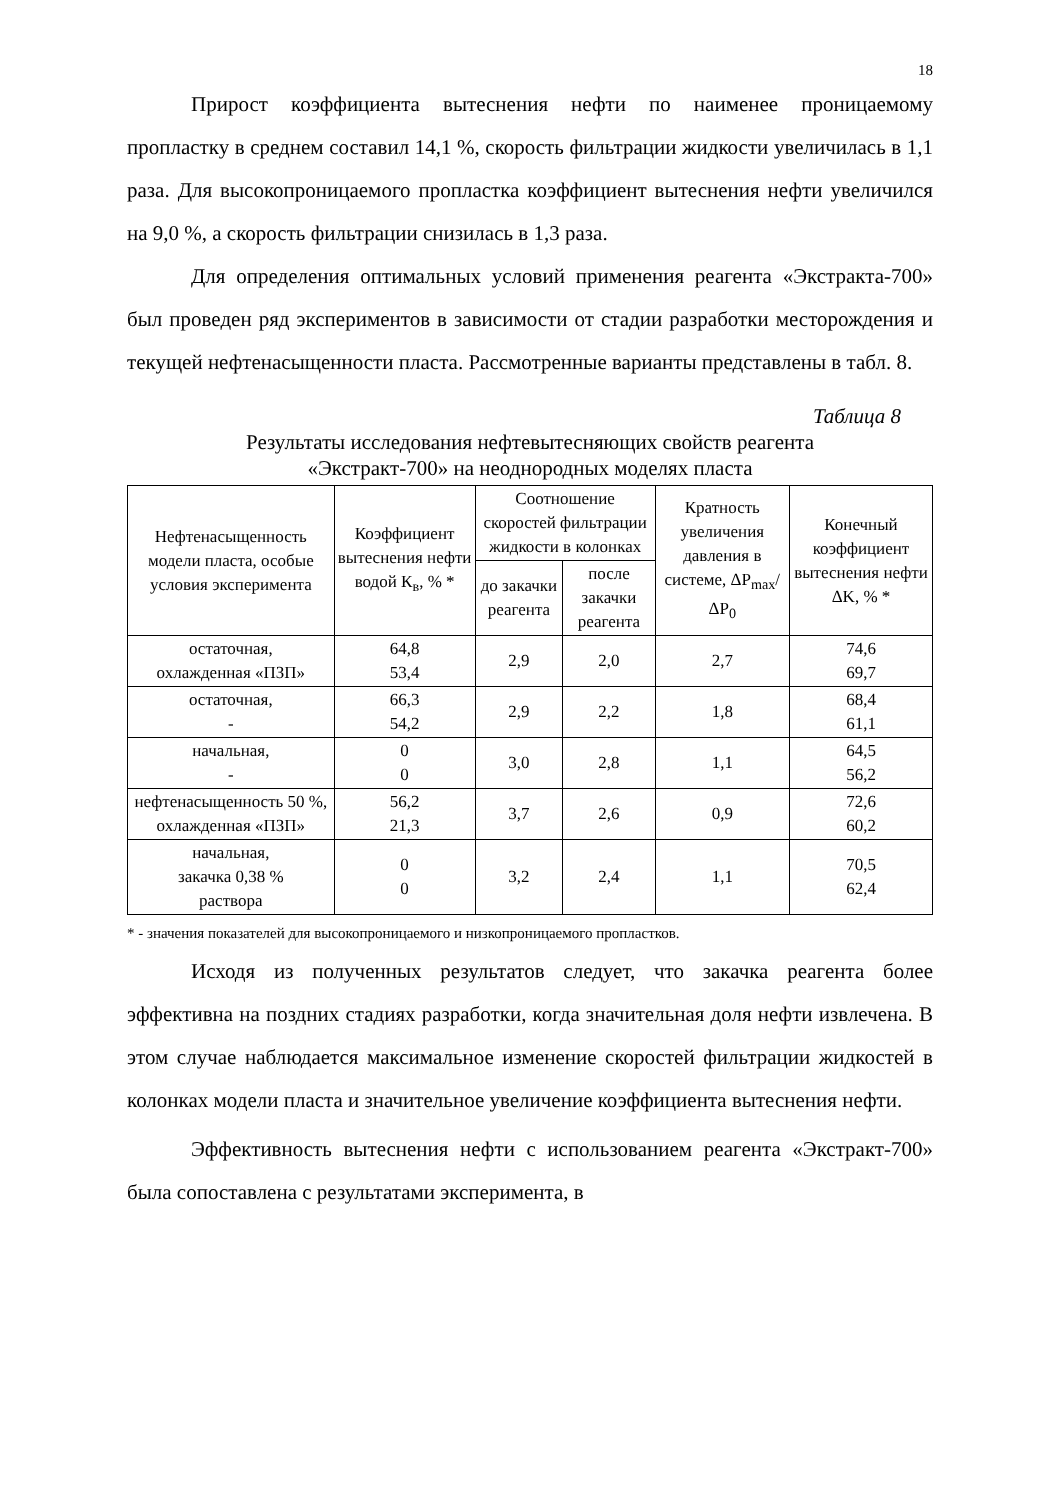18
Прирост коэффициента вытеснения нефти по наименее проницаемому пропластку в среднем составил 14,1 %, скорость фильтрации жидкости увеличилась в 1,1 раза. Для высокопроницаемого пропластка коэффициент вытеснения нефти увеличился на 9,0 %, а скорость фильтрации снизилась в 1,3 раза.
Для определения оптимальных условий применения реагента «Экстракта-700» был проведен ряд экспериментов в зависимости от стадии разработки месторождения и текущей нефтенасыщенности пласта. Рассмотренные варианты представлены в табл. 8.
Таблица 8
Результаты исследования нефтевытесняющих свойств реагента
«Экстракт-700» на неоднородных моделях пласта
| Нефтенасыщенность модели пласта, особые условия эксперимента | Коэффициент вытеснения нефти водой К<sub>в</sub>, % * | Соотношение скоростей фильтрации жидкости в колонках | | Кратность увеличения давления в системе, ΔP<sub>max</sub>/ΔP<sub>0</sub> | Конечный коэффициент вытеснения нефти ΔK, % * |
| --- | --- | --- | --- | --- | --- |
| | | до закачки реагента | после закачки реагента | | |
| остаточная, охлажденная «ПЗП» | 64,8 53,4 | 2,9 | 2,0 | 2,7 | 74,6 69,7 |
| остаточная, - | 66,3 54,2 | 2,9 | 2,2 | 1,8 | 68,4 61,1 |
| начальная, - | 0 0 | 3,0 | 2,8 | 1,1 | 64,5 56,2 |
| нефтенасыщенность 50 %, охлажденная «ПЗП» | 56,2 21,3 | 3,7 | 2,6 | 0,9 | 72,6 60,2 |
| начальная, закачка 0,38 % раствора | 0 0 | 3,2 | 2,4 | 1,1 | 70,5 62,4 |
* - значения показателей для высокопроницаемого и низкопроницаемого пропластков.
Исходя из полученных результатов следует, что закачка реагента более эффективна на поздних стадиях разработки, когда значительная доля нефти извлечена. В этом случае наблюдается максимальное изменение скоростей фильтрации жидкостей в колонках модели пласта и значительное увеличение коэффициента вытеснения нефти.
Эффективность вытеснения нефти с использованием реагента «Экстракт-700» была сопоставлена с результатами эксперимента, в